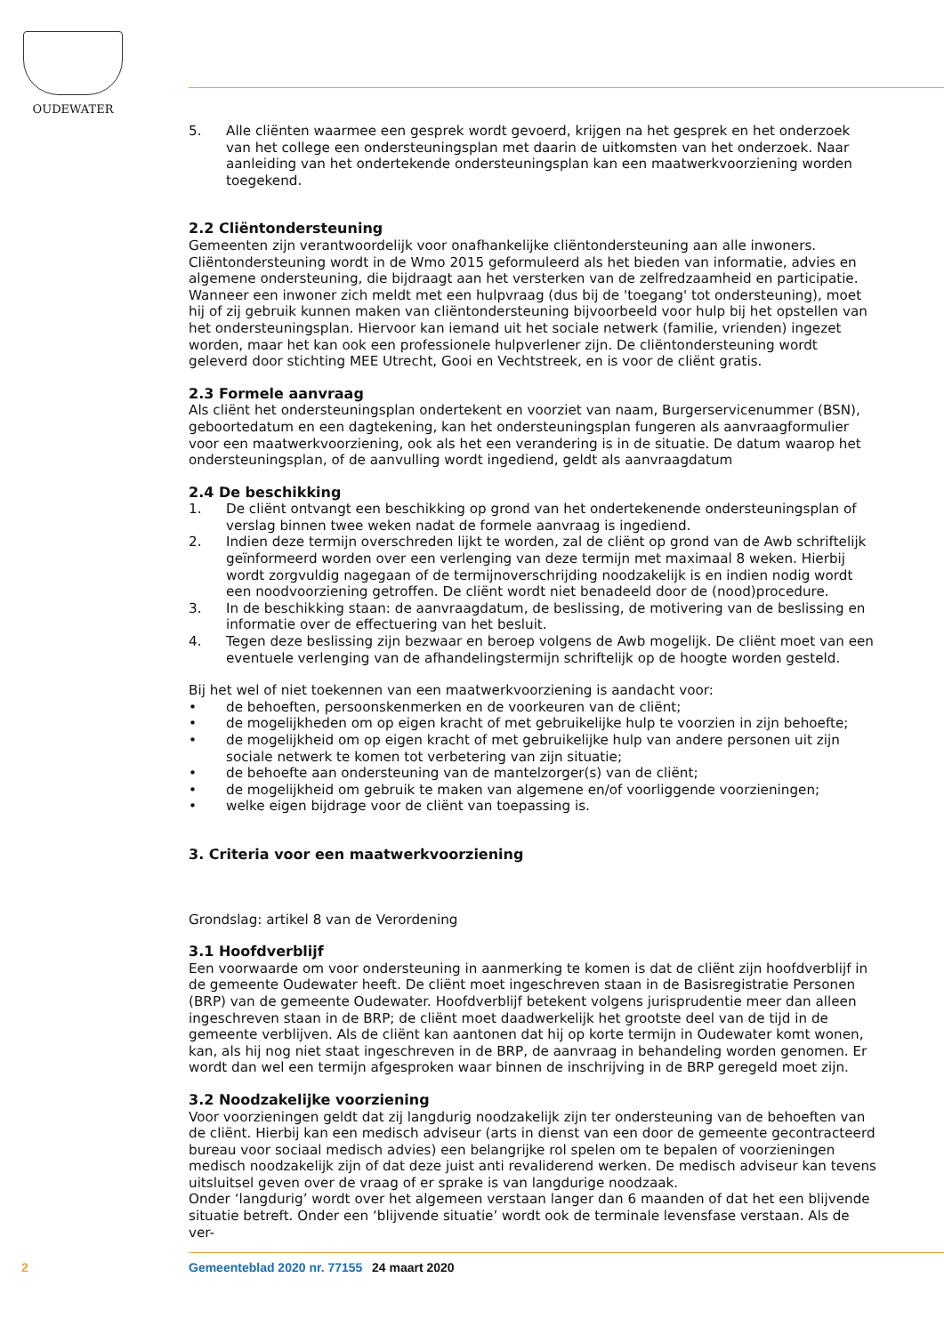OUDEWATER
5. Alle cliënten waarmee een gesprek wordt gevoerd, krijgen na het gesprek en het onderzoek van het college een ondersteuningsplan met daarin de uitkomsten van het onderzoek. Naar aanleiding van het ondertekende ondersteuningsplan kan een maatwerkvoorziening worden toegekend.
2.2 Cliëntondersteuning
Gemeenten zijn verantwoordelijk voor onafhankelijke cliëntondersteuning aan alle inwoners. Cliëntondersteuning wordt in de Wmo 2015 geformuleerd als het bieden van informatie, advies en algemene ondersteuning, die bijdraagt aan het versterken van de zelfredzaamheid en participatie. Wanneer een inwoner zich meldt met een hulpvraag (dus bij de 'toegang' tot ondersteuning), moet hij of zij gebruik kunnen maken van cliëntondersteuning bijvoorbeeld voor hulp bij het opstellen van het ondersteuningsplan. Hiervoor kan iemand uit het sociale netwerk (familie, vrienden) ingezet worden, maar het kan ook een professionele hulpverlener zijn. De cliëntondersteuning wordt geleverd door stichting MEE Utrecht, Gooi en Vechtstreek, en is voor de cliënt gratis.
2.3 Formele aanvraag
Als cliënt het ondersteuningsplan ondertekent en voorziet van naam, Burgerservicenummer (BSN), geboortedatum en een dagtekening, kan het ondersteuningsplan fungeren als aanvraagformulier voor een maatwerkvoorziening, ook als het een verandering is in de situatie. De datum waarop het ondersteuningsplan, of de aanvulling wordt ingediend, geldt als aanvraagdatum
2.4 De beschikking
1. De cliënt ontvangt een beschikking op grond van het ondertekenende ondersteuningsplan of verslag binnen twee weken nadat de formele aanvraag is ingediend.
2. Indien deze termijn overschreden lijkt te worden, zal de cliënt op grond van de Awb schriftelijk geïnformeerd worden over een verlenging van deze termijn met maximaal 8 weken. Hierbij wordt zorgvuldig nagegaan of de termijnoverschrijding noodzakelijk is en indien nodig wordt een noodvoorziening getroffen. De cliënt wordt niet benadeeld door de (nood)procedure.
3. In de beschikking staan: de aanvraagdatum, de beslissing, de motivering van de beslissing en informatie over de effectuering van het besluit.
4. Tegen deze beslissing zijn bezwaar en beroep volgens de Awb mogelijk. De cliënt moet van een eventuele verlenging van de afhandelingstermijn schriftelijk op de hoogte worden gesteld.
Bij het wel of niet toekennen van een maatwerkvoorziening is aandacht voor:
• de behoeften, persoonskenmerken en de voorkeuren van de cliënt;
• de mogelijkheden om op eigen kracht of met gebruikelijke hulp te voorzien in zijn behoefte;
• de mogelijkheid om op eigen kracht of met gebruikelijke hulp van andere personen uit zijn sociale netwerk te komen tot verbetering van zijn situatie;
• de behoefte aan ondersteuning van de mantelzorger(s) van de cliënt;
• de mogelijkheid om gebruik te maken van algemene en/of voorliggende voorzieningen;
• welke eigen bijdrage voor de cliënt van toepassing is.
3. Criteria voor een maatwerkvoorziening
Grondslag: artikel 8 van de Verordening
3.1 Hoofdverblijf
Een voorwaarde om voor ondersteuning in aanmerking te komen is dat de cliënt zijn hoofdverblijf in de gemeente Oudewater heeft. De cliënt moet ingeschreven staan in de Basisregistratie Personen (BRP) van de gemeente Oudewater. Hoofdverblijf betekent volgens jurisprudentie meer dan alleen ingeschreven staan in de BRP; de cliënt moet daadwerkelijk het grootste deel van de tijd in de gemeente verblijven. Als de cliënt kan aantonen dat hij op korte termijn in Oudewater komt wonen, kan, als hij nog niet staat ingeschreven in de BRP, de aanvraag in behandeling worden genomen. Er wordt dan wel een termijn afgesproken waar binnen de inschrijving in de BRP geregeld moet zijn.
3.2 Noodzakelijke voorziening
Voor voorzieningen geldt dat zij langdurig noodzakelijk zijn ter ondersteuning van de behoeften van de cliënt. Hierbij kan een medisch adviseur (arts in dienst van een door de gemeente gecontracteerd bureau voor sociaal medisch advies) een belangrijke rol spelen om te bepalen of voorzieningen medisch noodzakelijk zijn of dat deze juist anti revaliderend werken. De medisch adviseur kan tevens uitsluitsel geven over de vraag of er sprake is van langdurige noodzaak.
Onder ‘langdurig’ wordt over het algemeen verstaan langer dan 6 maanden of dat het een blijvende situatie betreft. Onder een ‘blijvende situatie’ wordt ook de terminale levensfase verstaan. Als de ver-
2 Gemeenteblad 2020 nr. 77155 24 maart 2020